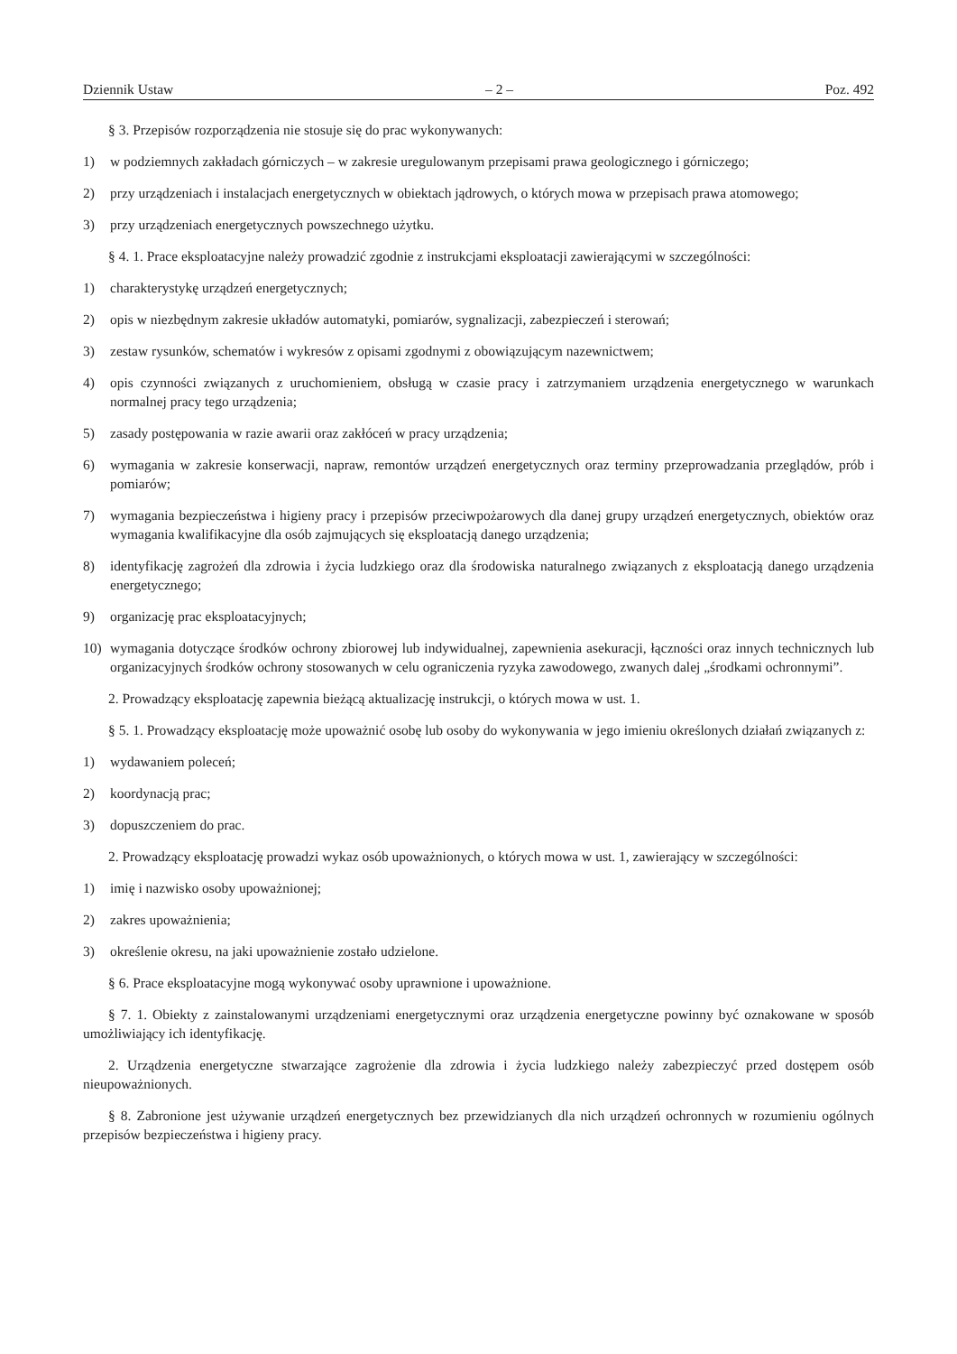Dziennik Ustaw – 2 – Poz. 492
§ 3. Przepisów rozporządzenia nie stosuje się do prac wykonywanych:
1) w podziemnych zakładach górniczych – w zakresie uregulowanym przepisami prawa geologicznego i górniczego;
2) przy urządzeniach i instalacjach energetycznych w obiektach jądrowych, o których mowa w przepisach prawa atomo­wego;
3) przy urządzeniach energetycznych powszechnego użytku.
§ 4. 1. Prace eksploatacyjne należy prowadzić zgodnie z instrukcjami eksploatacji zawierającymi w szczególności:
1) charakterystykę urządzeń energetycznych;
2) opis w niezbędnym zakresie układów automatyki, pomiarów, sygnalizacji, zabezpieczeń i sterowań;
3) zestaw rysunków, schematów i wykresów z opisami zgodnymi z obowiązującym nazewnictwem;
4) opis czynności związanych z uruchomieniem, obsługą w czasie pracy i zatrzymaniem urządzenia energetycznego w warunkach normalnej pracy tego urządzenia;
5) zasady postępowania w razie awarii oraz zakłóceń w pracy urządzenia;
6) wymagania w zakresie konserwacji, napraw, remontów urządzeń energetycznych oraz terminy przeprowadzania prze­glądów, prób i pomiarów;
7) wymagania bezpieczeństwa i higieny pracy i przepisów przeciwpożarowych dla danej grupy urządzeń energetycznych, obiektów oraz wymagania kwalifikacyjne dla osób zajmujących się eksploatacją danego urządzenia;
8) identyfikację zagrożeń dla zdrowia i życia ludzkiego oraz dla środowiska naturalnego związanych z eksploatacją danego urządzenia energetycznego;
9) organizację prac eksploatacyjnych;
10) wymagania dotyczące środków ochrony zbiorowej lub indywidualnej, zapewnienia asekuracji, łączności oraz innych technicznych lub organizacyjnych środków ochrony stosowanych w celu ograniczenia ryzyka zawodowego, zwanych dalej „środkami ochronnymi”.
2. Prowadzący eksploatację zapewnia bieżącą aktualizację instrukcji, o których mowa w ust. 1.
§ 5. 1. Prowadzący eksploatację może upoważnić osobę lub osoby do wykonywania w jego imieniu określonych działań związanych z:
1) wydawaniem poleceń;
2) koordynacją prac;
3) dopuszczeniem do prac.
2. Prowadzący eksploatację prowadzi wykaz osób upoważnionych, o których mowa w ust. 1, zawierający w szczególności:
1) imię i nazwisko osoby upoważnionej;
2) zakres upoważnienia;
3) określenie okresu, na jaki upoważnienie zostało udzielone.
§ 6. Prace eksploatacyjne mogą wykonywać osoby uprawnione i upoważnione.
§ 7. 1. Obiekty z zainstalowanymi urządzeniami energetycznymi oraz urządzenia energetyczne powinny być oznakowane w sposób umożliwiający ich identyfikację.
2. Urządzenia energetyczne stwarzające zagrożenie dla zdrowia i życia ludzkiego należy zabezpieczyć przed dostępem osób nieupoważnionych.
§ 8. Zabronione jest używanie urządzeń energetycznych bez przewidzianych dla nich urządzeń ochronnych w rozumieniu ogólnych przepisów bezpieczeństwa i higieny pracy.